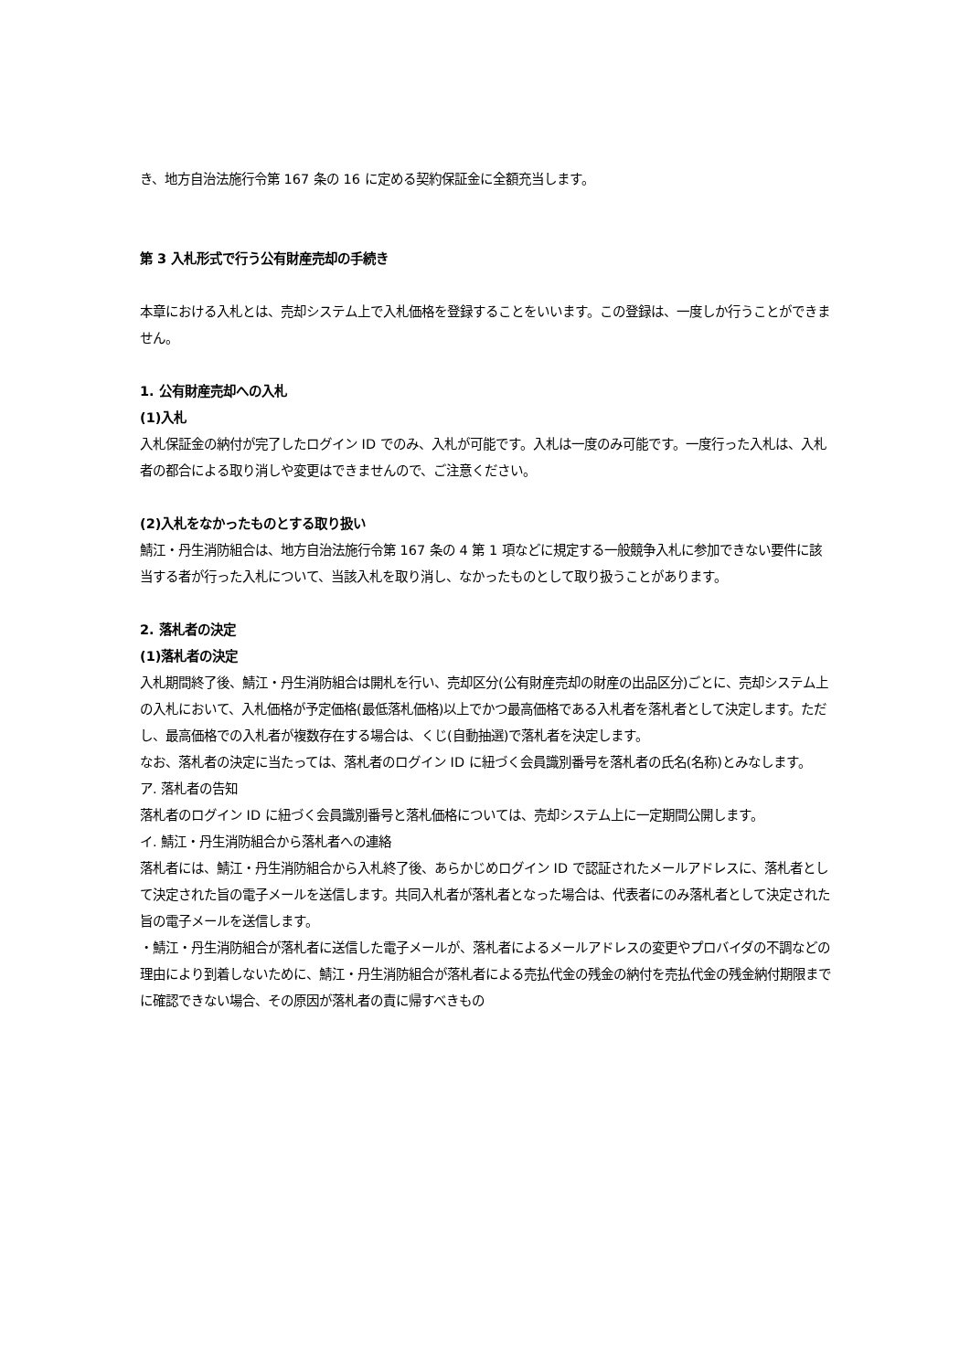き、地方自治法施行令第 167 条の 16 に定める契約保証金に全額充当します。
第 3 入札形式で行う公有財産売却の手続き
本章における入札とは、売却システム上で入札価格を登録することをいいます。この登録は、一度しか行うことができません。
1. 公有財産売却への入札
(1)入札
入札保証金の納付が完了したログイン ID でのみ、入札が可能です。入札は一度のみ可能です。一度行った入札は、入札者の都合による取り消しや変更はできませんので、ご注意ください。
(2)入札をなかったものとする取り扱い
鯖江・丹生消防組合は、地方自治法施行令第 167 条の 4 第 1 項などに規定する一般競争入札に参加できない要件に該当する者が行った入札について、当該入札を取り消し、なかったものとして取り扱うことがあります。
2. 落札者の決定
(1)落札者の決定
入札期間終了後、鯖江・丹生消防組合は開札を行い、売却区分(公有財産売却の財産の出品区分)ごとに、売却システム上の入札において、入札価格が予定価格(最低落札価格)以上でかつ最高価格である入札者を落札者として決定します。ただし、最高価格での入札者が複数存在する場合は、くじ(自動抽選)で落札者を決定します。
なお、落札者の決定に当たっては、落札者のログイン ID に紐づく会員識別番号を落札者の氏名(名称)とみなします。
ア. 落札者の告知
落札者のログイン ID に紐づく会員識別番号と落札価格については、売却システム上に一定期間公開します。
イ. 鯖江・丹生消防組合から落札者への連絡
落札者には、鯖江・丹生消防組合から入札終了後、あらかじめログイン ID で認証されたメールアドレスに、落札者として決定された旨の電子メールを送信します。共同入札者が落札者となった場合は、代表者にのみ落札者として決定された旨の電子メールを送信します。
・鯖江・丹生消防組合が落札者に送信した電子メールが、落札者によるメールアドレスの変更やプロバイダの不調などの理由により到着しないために、鯖江・丹生消防組合が落札者による売払代金の残金の納付を売払代金の残金納付期限までに確認できない場合、その原因が落札者の責に帰すべきもの